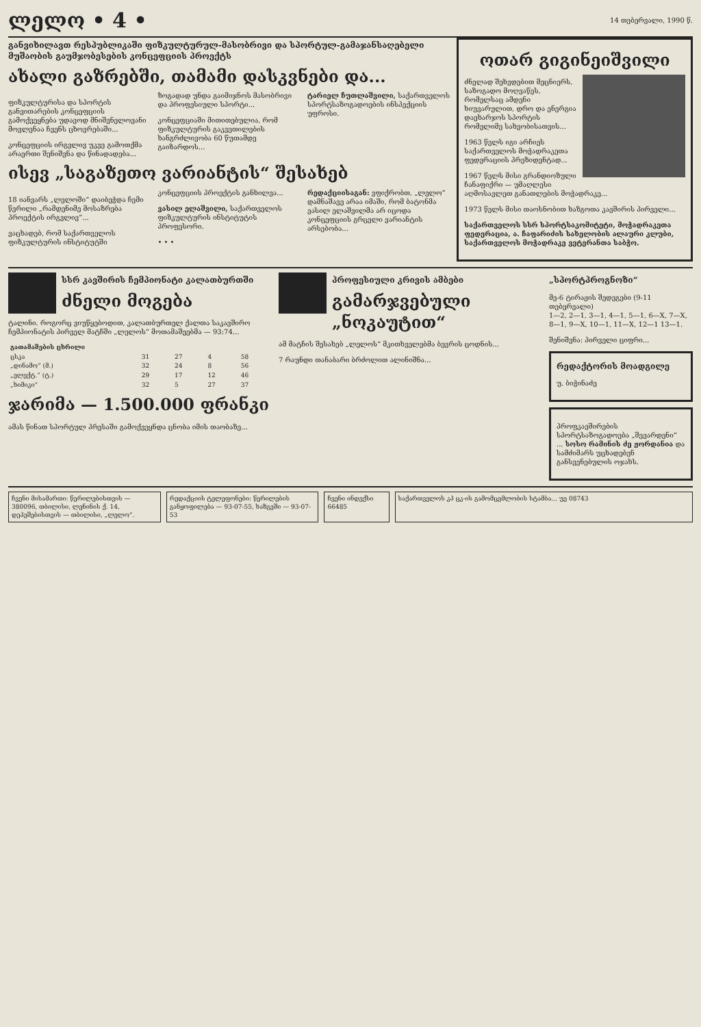ლელო • 4 • 14 თებერვალი, 1990 წ.
განვიხილავთ რესპუბლიკაში ფიზკულტურულ-მასობრივი და სპორტულ-გამაჯანსაღებელი მუშაობის გაუმჯობესების კონცეფციის პროექტს
ახალი გაზრებში, თამამი დასკვნები და...
ფიზკულტურისა და სპორტის განვითარების კონცეფციის გამოქვეყნება უდავოდ მნიშვნელოვანი მოვლენაა ჩვენს ცხოვრებაში...
კონცეფციის ირგვლივ უკვე გამოთქმა არაერთი შენიშვნა და წინადადება...
ზოგადად უნდა გაიმიჯნოს მასობრივი და პროფესიული სპორტი...
კონცეფციაში მითითებულია, რომ ფიზკულტურის გაკვეთილების ხანგრძლივობა 60 წუთამდე გაიზარდოს...
ტარიელ ჩუთლაშვილი, საქართველოს სპორტსაზოგადოების ინსპექციის უფროსი.
ისევ „საგაზეთო ვარიანტის“ შესახებ
18 იანვარს „ლელოში“ დაიბეჭდა ჩემი წერილი „რამდენიმე მოსაზრება პროექტის ირგვლივ“...
ვაცხადებ, რომ საქართველოს ფიზკულტურის ინსტიტუტში კონცეფციის პროექტის განხილვა...
ვასილ ელაშვილი, საქართველოს ფიზკულტურის ინსტიტუტის პროფესორი.
• • •
რედაქციისაგან: ვფიქრობთ, „ლელო“ დამნაშავე არაა იმაში, რომ ბატონმა ვასილ ელაშვილმა არ იცოდა კონცეფციის გრცელი ვარიანტის არსებობა...
ოთარ გიგინეიშვილი
ძნელად შეხვდებით მეცნიერს, საზოგადო მოღვაწეს, რომელსაც ამდენი ხიუვარულით, დრო და ენერგია დაეხარჯოს სპორტის რომელიმე სახეობისათვის...
1963 წელს იგი არჩიეს საქართველოს მოჭადრაკეთა ფედერაციის პრეზიდენტად...
1967 წელს მისი გრანდიოზული ჩანაფიქრი — უმაღლესი აღმოსავლეთ განათლების მოჭადრაკე...
1973 წელს მისი თაოსნობით ხაზგოთა კავშირის პირველი...
საქართველოს სსრ სპორტსაკომიტეტი, მოჭადრაკეთა ფედერაცია, ა. ჩაფარიძის სახელობის ალაური კლუბი, საქართველოს მოჭადრაკე ვეტერანთა საბჭო.
სსრ კავშირის ჩემპიონატი კალათბურთში
ძნელი მოგება
ტალინი. როგორც ვიუწყებოდით, კალათბურთელ ქალთა საკავშირო ჩემპიონატის პირველ მატჩში „ლელოს“ მოთამაშეებმა — 93:74...
| გათამაშების ცხრილი | | | | |
| --- | --- | --- | --- | --- |
| ცსკა | 31 | 27 | 4 | 58 |
| „დინამო“ (მ.) | 32 | 24 | 8 | 56 |
| „ელექტ.“ (ტ.) | 29 | 17 | 12 | 46 |
| „ხიმიკი“ | 32 | 5 | 27 | 37 |
ჯარიმა — 1.500.000 ფრანკი
ამას წინათ სპორტულ პრესაში გამოქვეყნდა ცნობა იმის თაობაზე...
პროფესიული კრივის ამბები
გამარჯვებული „ნოკაუტით“
ამ მატჩის შესახებ „ლელოს“ მკითხველებმა ბევრის ცოდნის...
7 რაუნდი თანაბარი ბრძოლით ალინიშნა...
„სპორტპროგნოზი“
მე-6 ტირაჟის შედეგები (9-11 თებერვალი)
1—2, 2—1, 3—1, 4—1, 5—1, 6—X, 7—X, 8—1, 9—X, 10—1, 11—X, 12—1 13—1.
შენიშვნა: პირველი ციფრი...
რედაქტორის მოადგილე
უ. ბიჭინაძე
პროფკავშირების სპორტსაზოგადოება „შევარდენი“ ... სოსო რამინის ძე ჟორდანია და სამძიმარს უცხადებენ განსვენებულის ოჯახს.
ჩვენი მისამართი: წერილებისთვის — 380096, თბილისი, ლენინის ქ. 14, დეპეშებისთვის — თბილისი, „ლელო“.
რედაქციის ტელეფონები: წერილების განყოფილება — 93-07-55, ხაზგეში — 93-07-53
ჩვენი ინდექსი 66485 საქართველოს კპ ცკ-ის გამომცემლობის სტამბა... უე 08743